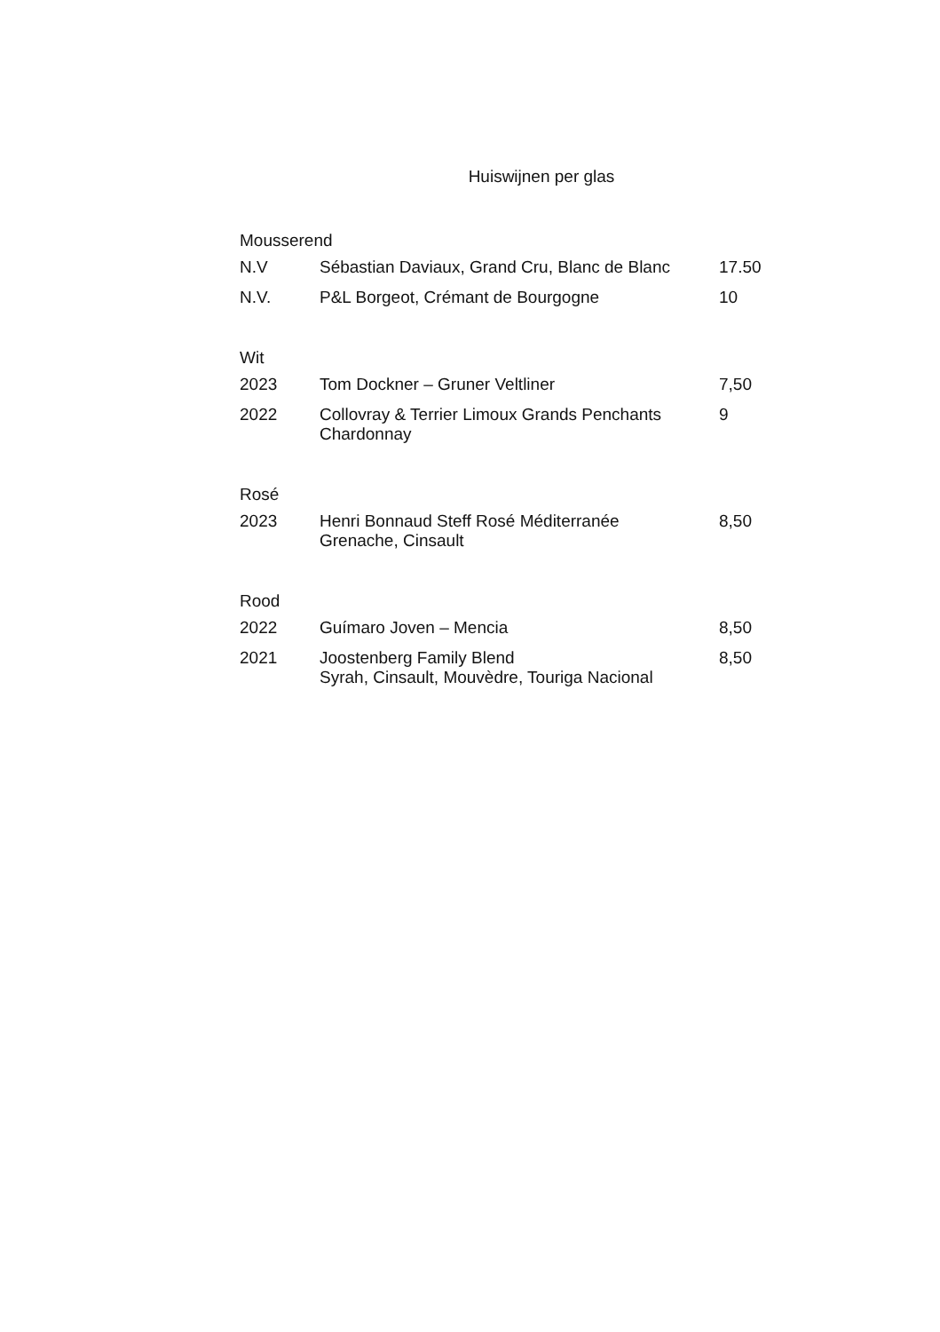Huiswijnen per glas
Mousserend
| N.V | Sébastian Daviaux, Grand Cru, Blanc de Blanc | 17.50 |
| N.V. | P&L Borgeot, Crémant de Bourgogne | 10 |
Wit
| 2023 | Tom Dockner – Gruner Veltliner | 7,50 |
| 2022 | Collovray & Terrier Limoux Grands Penchants Chardonnay | 9 |
Rosé
| 2023 | Henri Bonnaud Steff Rosé Méditerranée Grenache, Cinsault | 8,50 |
Rood
| 2022 | Guímaro Joven – Mencia | 8,50 |
| 2021 | Joostenberg Family Blend Syrah, Cinsault, Mouvèdre, Touriga Nacional | 8,50 |